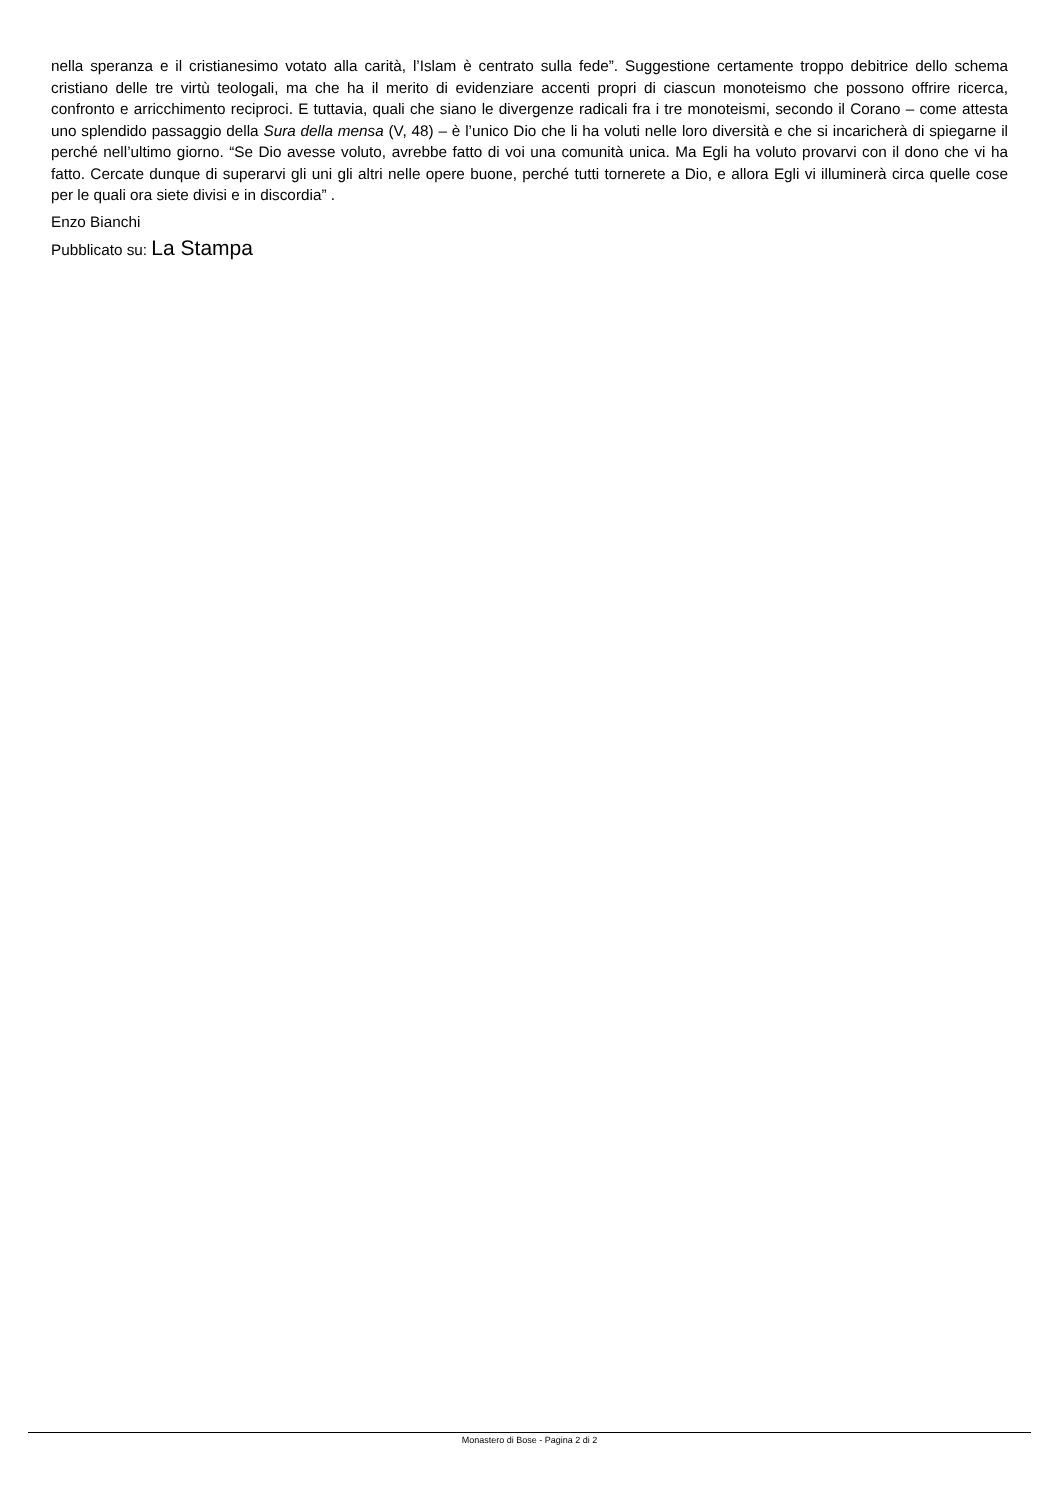nella speranza e il cristianesimo votato alla carità, l’Islam è centrato sulla fede”. Suggestione certamente troppo debitrice dello schema cristiano delle tre virtù teologali, ma che ha il merito di evidenziare accenti propri di ciascun monoteismo che possono offrire ricerca, confronto e arricchimento reciproci. E tuttavia, quali che siano le divergenze radicali fra i tre monoteismi, secondo il Corano – come attesta uno splendido passaggio della Sura della mensa (V, 48) – è l’unico Dio che li ha voluti nelle loro diversità e che si incaricherà di spiegarne il perché nell’ultimo giorno. “Se Dio avesse voluto, avrebbe fatto di voi una comunità unica. Ma Egli ha voluto provarvi con il dono che vi ha fatto. Cercate dunque di superarvi gli uni gli altri nelle opere buone, perché tutti tornerete a Dio, e allora Egli vi illuminerà circa quelle cose per le quali ora siete divisi e in discordia” .
Enzo Bianchi
Pubblicato su: La Stampa
Monastero di Bose - Pagina 2 di 2